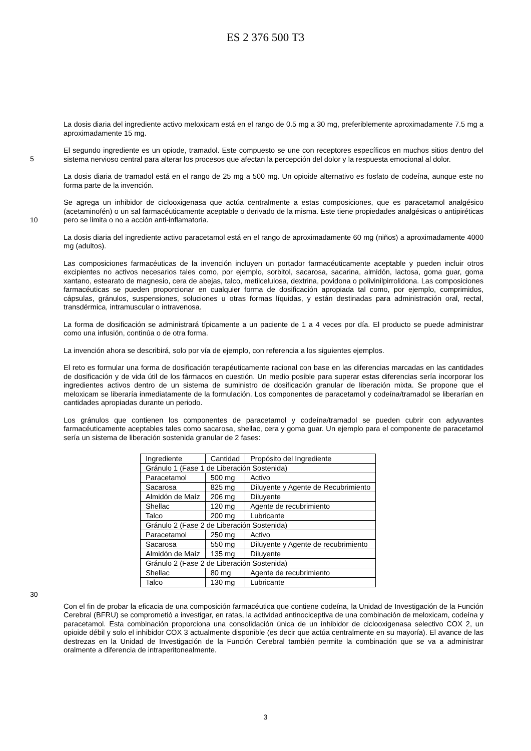ES 2 376 500 T3
La dosis diaria del ingrediente activo meloxicam está en el rango de 0.5 mg a 30 mg, preferiblemente aproximadamente 7.5 mg a aproximadamente 15 mg.
El segundo ingrediente es un opiode, tramadol. Este compuesto se une con receptores específicos en muchos sitios dentro del sistema nervioso central para alterar los procesos que afectan la percepción del dolor y la respuesta emocional al dolor.
5
La dosis diaria de tramadol está en el rango de 25 mg a 500 mg. Un opioide alternativo es fosfato de codeína, aunque este no forma parte de la invención.
Se agrega un inhibidor de ciclooxigenasa que actúa centralmente a estas composiciones, que es paracetamol analgésico (acetaminofén) o un sal farmacéuticamente aceptable o derivado de la misma. Este tiene propiedades analgésicas o antipiréticas pero se limita o no a acción anti-inflamatoria.
10
La dosis diaria del ingrediente activo paracetamol está en el rango de aproximadamente 60 mg (niños) a aproximadamente 4000 mg (adultos).
Las composiciones farmacéuticas de la invención incluyen un portador farmacéuticamente aceptable y pueden incluir otros excipientes no activos necesarios tales como, por ejemplo, sorbitol, sacarosa, sacarina, almidón, lactosa, goma guar, goma xantano, estearato de magnesio, cera de abejas, talco, metilcelulosa, dextrina, povidona o polivinilpirrolidona. Las composiciones farmacéuticas se pueden proporcionar en cualquier forma de dosificación apropiada tal como, por ejemplo, comprimidos, cápsulas, gránulos, suspensiones, soluciones u otras formas líquidas, y están destinadas para administración oral, rectal, transdérmica, intramuscular o intravenosa.
La forma de dosificación se administrará típicamente a un paciente de 1 a 4 veces por día. El producto se puede administrar como una infusión, continúa o de otra forma.
La invención ahora se describirá, solo por vía de ejemplo, con referencia a los siguientes ejemplos.
El reto es formular una forma de dosificación terapéuticamente racional con base en las diferencias marcadas en las cantidades de dosificación y de vida útil de los fármacos en cuestión. Un medio posible para superar estas diferencias sería incorporar los ingredientes activos dentro de un sistema de suministro de dosificación granular de liberación mixta. Se propone que el meloxicam se liberaría inmediatamente de la formulación. Los componentes de paracetamol y codeína/tramadol se liberarían en cantidades apropiadas durante un periodo.
Los gránulos que contienen los componentes de paracetamol y codeína/tramadol se pueden cubrir con adyuvantes farmacéuticamente aceptables tales como sacarosa, shellac, cera y goma guar. Un ejemplo para el componente de paracetamol sería un sistema de liberación sostenida granular de 2 fases:
| Ingrediente | Cantidad | Propósito del Ingrediente |
| Gránulo 1 (Fase 1 de Liberación Sostenida) | | |
| Paracetamol | 500 mg | Activo |
| Sacarosa | 825 mg | Diluyente y Agente de Recubrimiento |
| Almidón de Maíz | 206 mg | Diluyente |
| Shellac | 120 mg | Agente de recubrimiento |
| Talco | 200 mg | Lubricante |
| Gránulo 2 (Fase 2 de Liberación Sostenida) | | |
| Paracetamol | 250 mg | Activo |
| Sacarosa | 550 mg | Diluyente y Agente de recubrimiento |
| Almidón de Maíz | 135 mg | Diluyente |
| Gránulo 2 (Fase 2 de Liberación Sostenida) | | |
| Shellac | 80 mg | Agente de recubrimiento |
| Talco | 130 mg | Lubricante |
30
Con el fin de probar la eficacia de una composición farmacéutica que contiene codeína, la Unidad de Investigación de la Función Cerebral (BFRU) se comprometió a investigar, en ratas, la actividad antinociceptiva de una combinación de meloxicam, codeína y paracetamol. Esta combinación proporciona una consolidación única de un inhibidor de ciclooxigenasa selectivo COX 2, un opioide débil y solo el inhibidor COX 3 actualmente disponible (es decir que actúa centralmente en su mayoría). El avance de las destrezas en la Unidad de Investigación de la Función Cerebral también permite la combinación que se va a administrar oralmente a diferencia de intraperitonealmente.
3